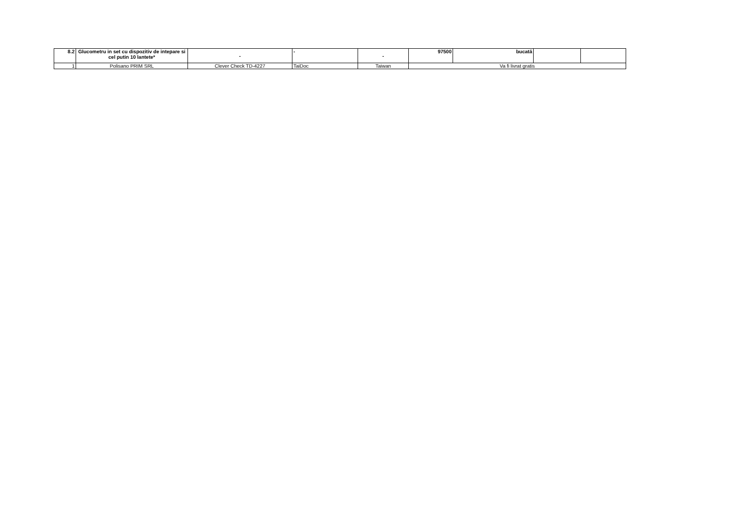| 8.2 | Glucometru in set cu dispozitiv de intepare si cel putin 10 lantete* | - | - | - | 97500 | bucată | | |
| 1 | Polisano PRIM SRL | Clever Check TD-4227 | TaiDoc | Taiwan | Va fi livrat gratis | | | |